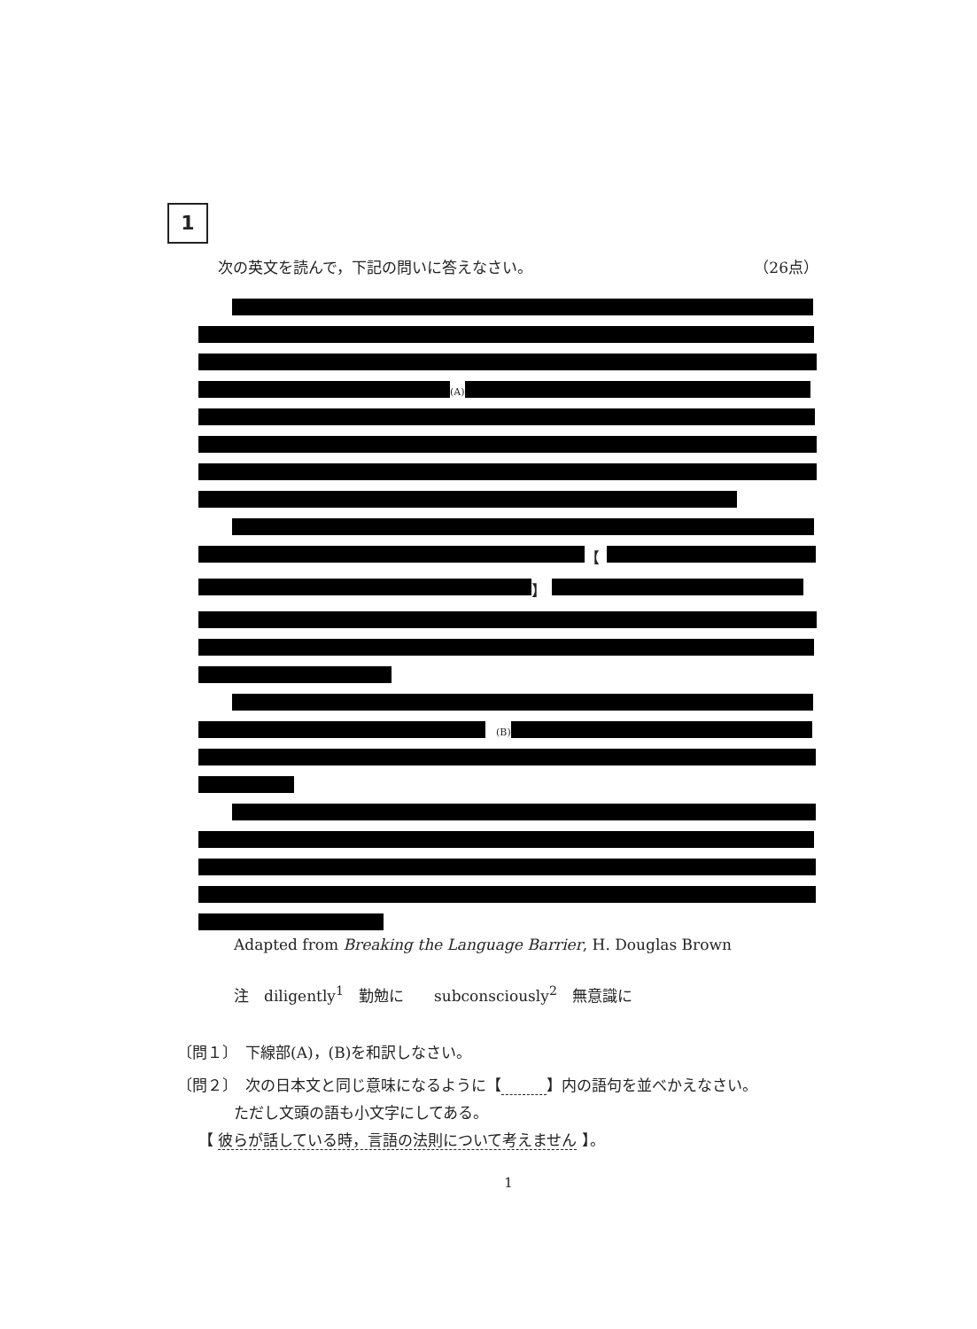1
次の英文を読んで，下記の問いに答えなさい。 （26点）
(A)
【
】
(B)
Adapted from Breaking the Language Barrier, H. Douglas Brown
注　diligently<sup>1</sup>　勤勉に　　subconsciously<sup>2</sup>　無意識に
〔問１〕　下線部(A)，(B)を和訳しなさい。
〔問２〕　次の日本文と同じ意味になるように【　　　 】内の語句を並べかえなさい。
ただし文頭の語も小文字にしてある。
【 彼らが話している時，言語の法則について考えません 】。
1